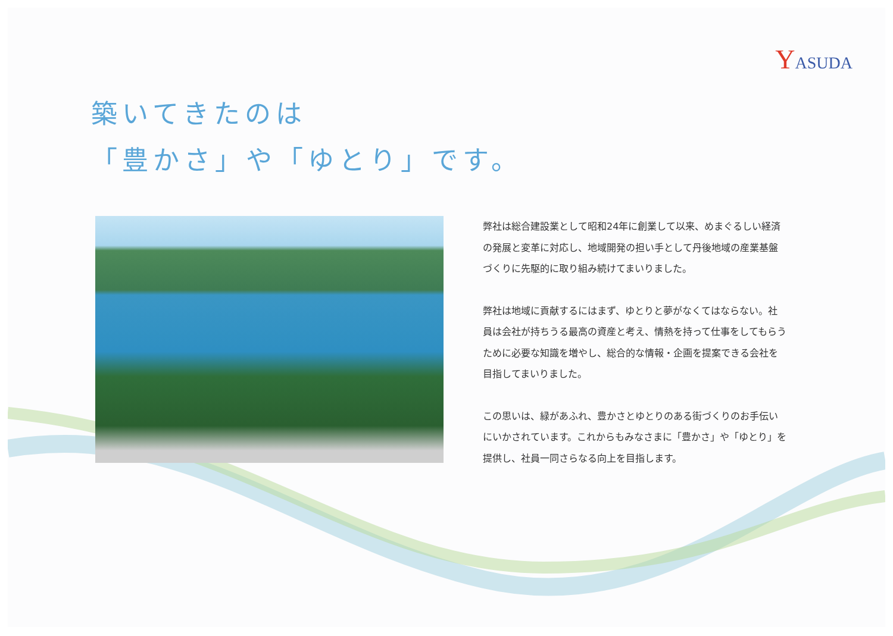YASUDA
築いてきたのは
「豊かさ」や「ゆとり」です。
弊社は総合建設業として昭和24年に創業して以来、めまぐるしい経済の発展と変革に対応し、地域開発の担い手として丹後地域の産業基盤づくりに先駆的に取り組み続けてまいりました。
弊社は地域に貢献するにはまず、ゆとりと夢がなくてはならない。社員は会社が持ちうる最高の資産と考え、情熱を持って仕事をしてもらうために必要な知識を増やし、総合的な情報・企画を提案できる会社を目指してまいりました。
この思いは、緑があふれ、豊かさとゆとりのある街づくりのお手伝いにいかされています。これからもみなさまに「豊かさ」や「ゆとり」を提供し、社員一同さらなる向上を目指します。